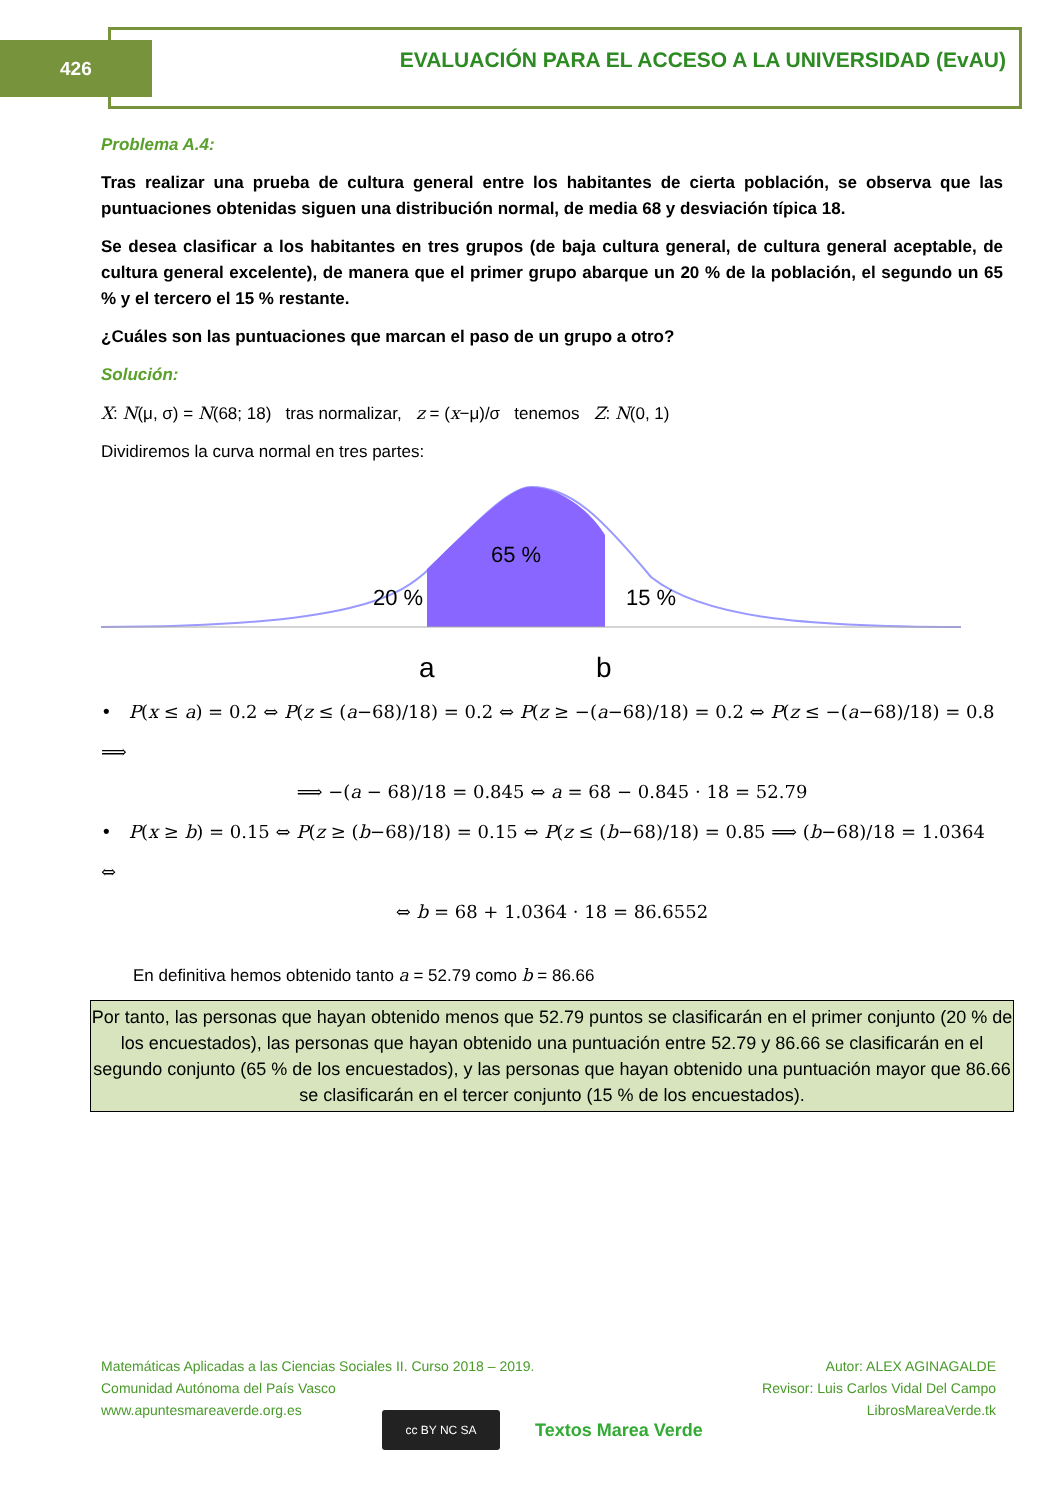426
EVALUACIÓN PARA EL ACCESO A LA UNIVERSIDAD (EvAU)
Problema A.4:
Tras realizar una prueba de cultura general entre los habitantes de cierta población, se observa que las puntuaciones obtenidas siguen una distribución normal, de media 68 y desviación típica 18.
Se desea clasificar a los habitantes en tres grupos (de baja cultura general, de cultura general aceptable, de cultura general excelente), de manera que el primer grupo abarque un 20 % de la población, el segundo un 65 % y el tercero el 15 % restante.
¿Cuáles son las puntuaciones que marcan el paso de un grupo a otro?
Solución:
X: N(μ, σ) = N(68; 18) tras normalizar, z = (x−μ)/σ tenemos Z: N(0, 1)
Dividiremos la curva normal en tres partes:
65 %
20 %
15 %
a
b
• P(x ≤ a) = 0.2 ⇔ P(z ≤ (a−68)/18) = 0.2 ⇔ P(z ≥ −(a−68)/18) = 0.2 ⇔ P(z ≤ −(a−68)/18) = 0.8 ⟹
⟹ −(a − 68)/18 = 0.845 ⇔ a = 68 − 0.845 · 18 = 52.79
• P(x ≥ b) = 0.15 ⇔ P(z ≥ (b−68)/18) = 0.15 ⇔ P(z ≤ (b−68)/18) = 0.85 ⟹ (b−68)/18 = 1.0364 ⇔
⇔ b = 68 + 1.0364 · 18 = 86.6552
En definitiva hemos obtenido tanto a = 52.79 como b = 86.66
Por tanto, las personas que hayan obtenido menos que 52.79 puntos se clasificarán en el primer conjunto (20 % de los encuestados), las personas que hayan obtenido una puntuación entre 52.79 y 86.66 se clasificarán en el segundo conjunto (65 % de los encuestados), y las personas que hayan obtenido una puntuación mayor que 86.66 se clasificarán en el tercer conjunto (15 % de los encuestados).
Matemáticas Aplicadas a las Ciencias Sociales II. Curso 2018 – 2019.
Comunidad Autónoma del País Vasco
www.apuntesmareaverde.org.es
cc BY NC SA
Textos Marea Verde
Autor: ALEX AGINAGALDE
Revisor: Luis Carlos Vidal Del Campo
LibrosMareaVerde.tk